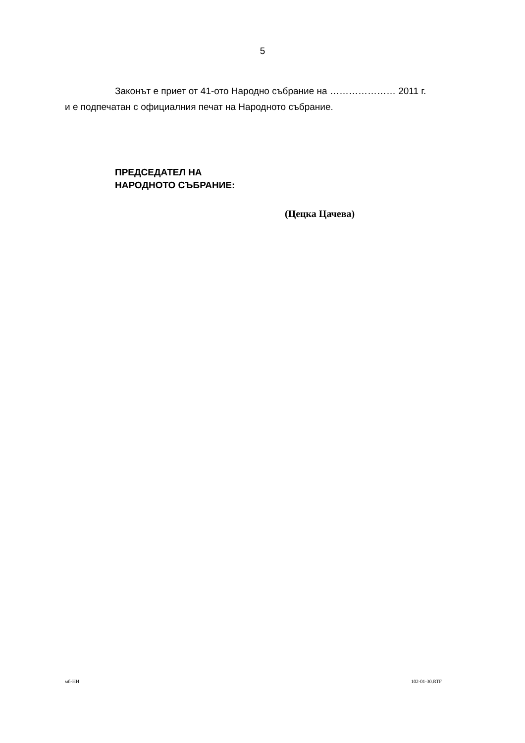5
Законът е приет от 41-ото Народно събрание на ………………… 2011 г.
и е подпечатан с официалния печат на Народното събрание.
ПРЕДСЕДАТЕЛ НА
НАРОДНОТО СЪБРАНИЕ:
(Цецка Цачева)
мб-НИ 102-01-30.RTF